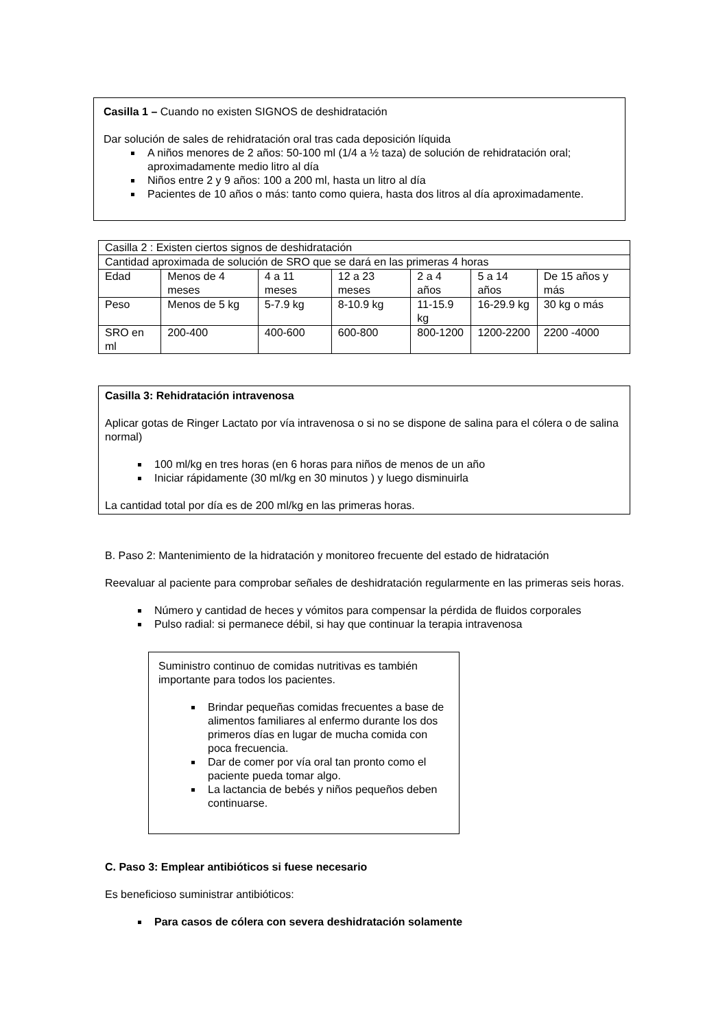Casilla 1 – Cuando no existen SIGNOS de deshidratación
Dar solución de sales de rehidratación oral tras cada deposición líquida
A niños menores de 2 años: 50-100 ml (1/4 a ½ taza) de solución de rehidratación oral; aproximadamente medio litro al día
Niños entre 2 y 9 años: 100 a 200 ml, hasta un litro al día
Pacientes de 10 años o más: tanto como quiera, hasta dos litros al día aproximadamente.
| Casilla 2 : Existen ciertos signos de deshidratación | | | | | | |
| Cantidad aproximada de solución de SRO que se dará en las primeras 4 horas | | | | | | |
| Edad | Menos de 4 meses | 4 a 11 meses | 12 a 23 meses | 2 a 4 años | 5 a 14 años | De 15 años y más |
| Peso | Menos de 5 kg | 5-7.9 kg | 8-10.9 kg | 11-15.9 kg | 16-29.9 kg | 30 kg o más |
| SRO en ml | 200-400 | 400-600 | 600-800 | 800-1200 | 1200-2200 | 2200 -4000 |
Casilla 3: Rehidratación intravenosa
Aplicar gotas de Ringer Lactato por vía intravenosa o si no se dispone de salina para el cólera o de salina normal)
100 ml/kg en tres horas (en 6 horas para niños de menos de un año
Iniciar rápidamente (30 ml/kg en 30 minutos ) y luego disminuirla
La cantidad total por día es de 200 ml/kg en las primeras horas.
B. Paso 2: Mantenimiento de la hidratación y monitoreo frecuente del estado de hidratación
Reevaluar al paciente para comprobar señales de deshidratación regularmente en las primeras seis horas.
Número y cantidad de heces y vómitos para compensar la pérdida de fluidos corporales
Pulso radial: si permanece débil, si hay que continuar la terapia intravenosa
Suministro continuo de comidas nutritivas es también importante para todos los pacientes.
Brindar pequeñas comidas frecuentes a base de alimentos familiares al enfermo durante los dos primeros días en lugar de mucha comida con poca frecuencia.
Dar de comer por vía oral tan pronto como el paciente pueda tomar algo.
La lactancia de bebés y niños pequeños deben continuarse.
C. Paso 3: Emplear antibióticos si fuese necesario
Es beneficioso suministrar antibióticos:
Para casos de cólera con severa deshidratación solamente